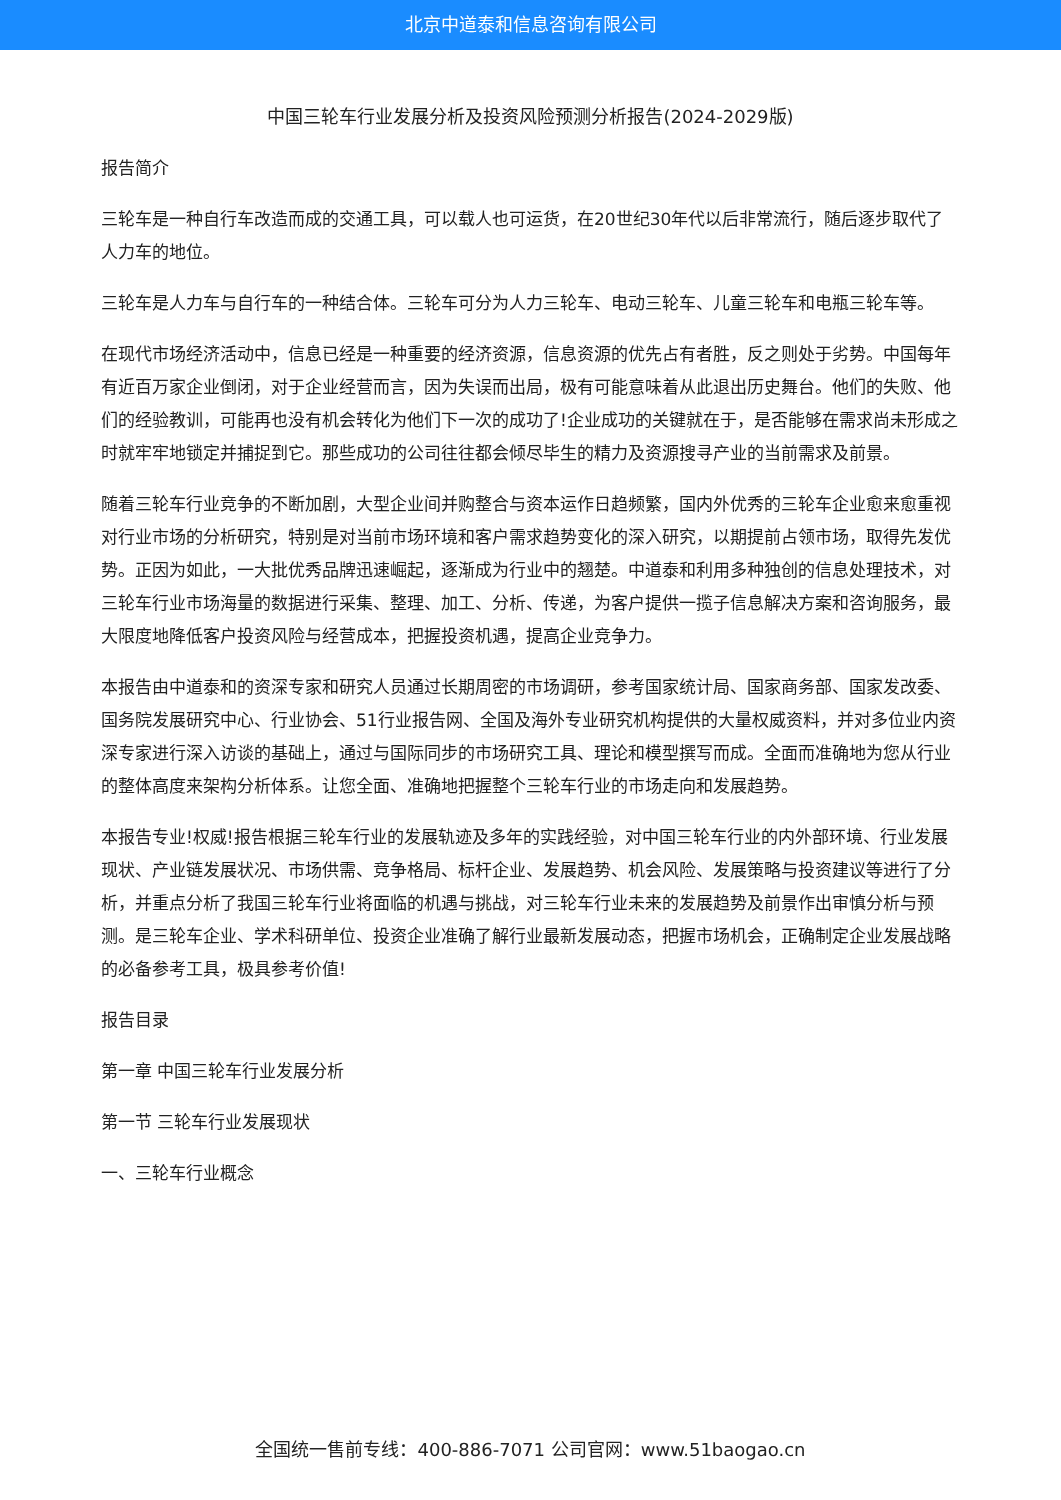北京中道泰和信息咨询有限公司
中国三轮车行业发展分析及投资风险预测分析报告(2024-2029版)
报告简介
三轮车是一种自行车改造而成的交通工具，可以载人也可运货，在20世纪30年代以后非常流行，随后逐步取代了人力车的地位。
三轮车是人力车与自行车的一种结合体。三轮车可分为人力三轮车、电动三轮车、儿童三轮车和电瓶三轮车等。
在现代市场经济活动中，信息已经是一种重要的经济资源，信息资源的优先占有者胜，反之则处于劣势。中国每年有近百万家企业倒闭，对于企业经营而言，因为失误而出局，极有可能意味着从此退出历史舞台。他们的失败、他们的经验教训，可能再也没有机会转化为他们下一次的成功了!企业成功的关键就在于，是否能够在需求尚未形成之时就牢牢地锁定并捕捉到它。那些成功的公司往往都会倾尽毕生的精力及资源搜寻产业的当前需求及前景。
随着三轮车行业竞争的不断加剧，大型企业间并购整合与资本运作日趋频繁，国内外优秀的三轮车企业愈来愈重视对行业市场的分析研究，特别是对当前市场环境和客户需求趋势变化的深入研究，以期提前占领市场，取得先发优势。正因为如此，一大批优秀品牌迅速崛起，逐渐成为行业中的翘楚。中道泰和利用多种独创的信息处理技术，对三轮车行业市场海量的数据进行采集、整理、加工、分析、传递，为客户提供一揽子信息解决方案和咨询服务，最大限度地降低客户投资风险与经营成本，把握投资机遇，提高企业竞争力。
本报告由中道泰和的资深专家和研究人员通过长期周密的市场调研，参考国家统计局、国家商务部、国家发改委、国务院发展研究中心、行业协会、51行业报告网、全国及海外专业研究机构提供的大量权威资料，并对多位业内资深专家进行深入访谈的基础上，通过与国际同步的市场研究工具、理论和模型撰写而成。全面而准确地为您从行业的整体高度来架构分析体系。让您全面、准确地把握整个三轮车行业的市场走向和发展趋势。
本报告专业!权威!报告根据三轮车行业的发展轨迹及多年的实践经验，对中国三轮车行业的内外部环境、行业发展现状、产业链发展状况、市场供需、竞争格局、标杆企业、发展趋势、机会风险、发展策略与投资建议等进行了分析，并重点分析了我国三轮车行业将面临的机遇与挑战，对三轮车行业未来的发展趋势及前景作出审慎分析与预测。是三轮车企业、学术科研单位、投资企业准确了解行业最新发展动态，把握市场机会，正确制定企业发展战略的必备参考工具，极具参考价值!
报告目录
第一章 中国三轮车行业发展分析
第一节 三轮车行业发展现状
一、三轮车行业概念
全国统一售前专线：400-886-7071 公司官网：www.51baogao.cn